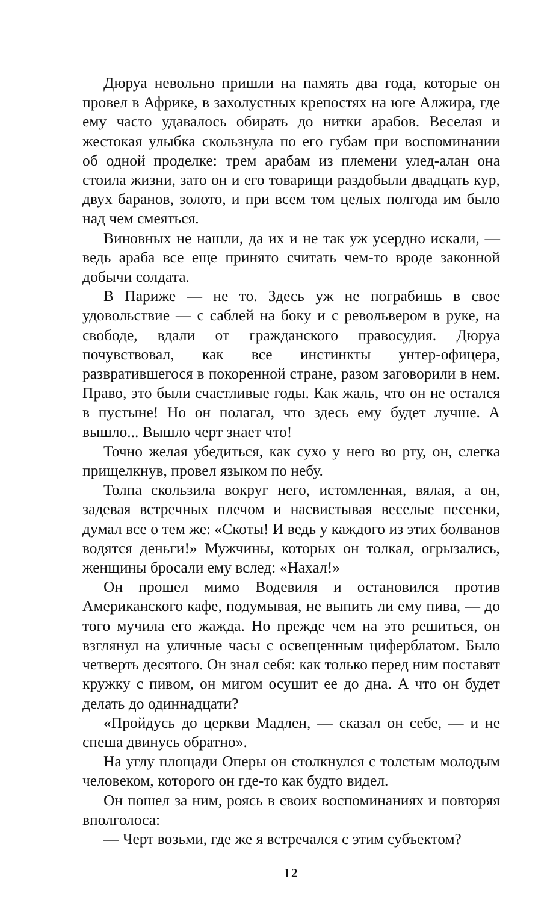Дюруа невольно пришли на память два года, которые он провел в Африке, в захолустных крепостях на юге Алжира, где ему часто удавалось обирать до нитки арабов. Веселая и жестокая улыбка скользнула по его губам при воспоминании об одной проделке: трем арабам из племени улед-алан она стоила жизни, зато он и его товарищи раздобыли двадцать кур, двух баранов, золото, и при всем том целых полгода им было над чем смеяться.
Виновных не нашли, да их и не так уж усердно искали, — ведь араба все еще принято считать чем-то вроде законной добычи солдата.
В Париже — не то. Здесь уж не пограбишь в свое удовольствие — с саблей на боку и с револьвером в руке, на свободе, вдали от гражданского правосудия. Дюруа почувствовал, как все инстинкты унтер-офицера, развратившегося в покоренной стране, разом заговорили в нем. Право, это были счастливые годы. Как жаль, что он не остался в пустыне! Но он полагал, что здесь ему будет лучше. А вышло... Вышло черт знает что!
Точно желая убедиться, как сухо у него во рту, он, слегка прищелкнув, провел языком по небу.
Толпа скользила вокруг него, истомленная, вялая, а он, задевая встречных плечом и насвистывая веселые песенки, думал все о тем же: «Скоты! И ведь у каждого из этих болванов водятся деньги!» Мужчины, которых он толкал, огрызались, женщины бросали ему вслед: «Нахал!»
Он прошел мимо Водевиля и остановился против Американского кафе, подумывая, не выпить ли ему пива, — до того мучила его жажда. Но прежде чем на это решиться, он взглянул на уличные часы с освещенным циферблатом. Было четверть десятого. Он знал себя: как только перед ним поставят кружку с пивом, он мигом осушит ее до дна. А что он будет делать до одиннадцати?
«Пройдусь до церкви Мадлен, — сказал он себе, — и не спеша двинусь обратно».
На углу площади Оперы он столкнулся с толстым молодым человеком, которого он где-то как будто видел.
Он пошел за ним, роясь в своих воспоминаниях и повторяя вполголоса:
— Черт возьми, где же я встречался с этим субъектом?
12